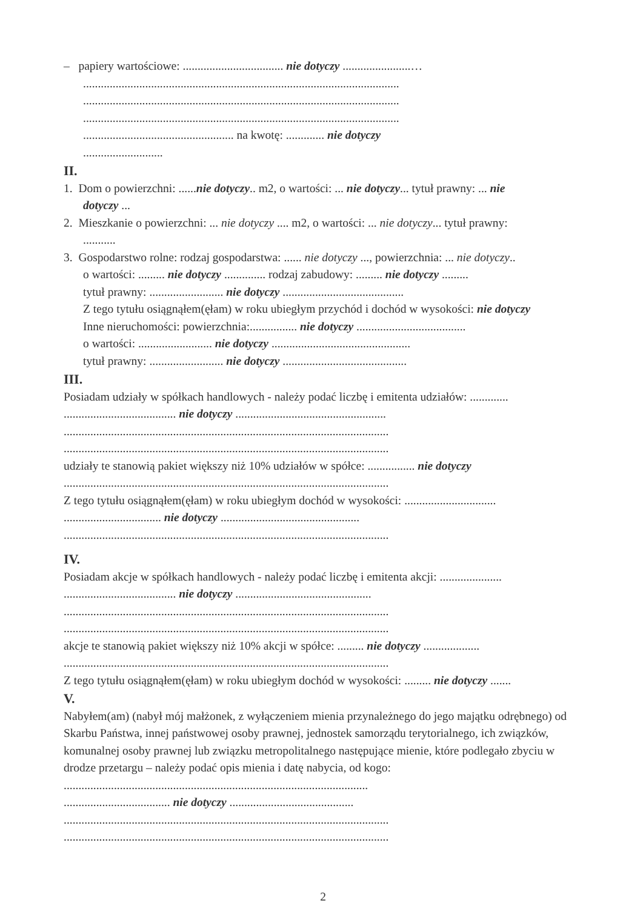– papiery wartościowe: .................................. nie dotyczy .......................…
...........................................................................................................
...........................................................................................................
...........................................................................................................
................................................... na kwotę: ............. nie dotyczy
...........................
II.
1. Dom o powierzchni: ......nie dotyczy.. m2, o wartości: ... nie dotyczy... tytuł prawny: ... nie
dotyczy ...
2. Mieszkanie o powierzchni: ... nie dotyczy .... m2, o wartości: ... nie dotyczy... tytuł prawny:
...........
3. Gospodarstwo rolne: rodzaj gospodarstwa: ...... nie dotyczy ..., powierzchnia: ... nie dotyczy..
o wartości: ......... nie dotyczy .............. rodzaj zabudowy: ......... nie dotyczy .........
tytuł prawny: ......................... nie dotyczy .........................................
Z tego tytułu osiągnąłem(ęłam) w roku ubiegłym przychód i dochód w wysokości: nie dotyczy
Inne nieruchomości: powierzchnia:................ nie dotyczy .....................................
o wartości: ......................... nie dotyczy ...............................................
tytuł prawny: ......................... nie dotyczy ..........................................
III.
Posiadam udziały w spółkach handlowych - należy podać liczbę i emitenta udziałów: .............
...................................... nie dotyczy ...................................................
..............................................................................................................
..............................................................................................................
udziały te stanowią pakiet większy niż 10% udziałów w spółce: ................ nie dotyczy
..............................................................................................................
Z tego tytułu osiągnąłem(ęłam) w roku ubiegłym dochód w wysokości: ...............................
................................. nie dotyczy ...............................................
..............................................................................................................
IV.
Posiadam akcje w spółkach handlowych - należy podać liczbę i emitenta akcji: .....................
...................................... nie dotyczy ..............................................
..............................................................................................................
..............................................................................................................
akcje te stanowią pakiet większy niż 10% akcji w spółce: ......... nie dotyczy ...................
..............................................................................................................
Z tego tytułu osiągnąłem(ęłam) w roku ubiegłym dochód w wysokości: ......... nie dotyczy .......
V.
Nabyłem(am) (nabył mój małżonek, z wyłączeniem mienia przynależnego do jego majątku odrębnego) od Skarbu Państwa, innej państwowej osoby prawnej, jednostek samorządu terytorialnego, ich związków, komunalnej osoby prawnej lub związku metropolitalnego następujące mienie, które podlegało zbyciu w drodze przetargu – należy podać opis mienia i datę nabycia, od kogo: .......................................................................................................
.................................... nie dotyczy ..........................................
..............................................................................................................
..............................................................................................................
2